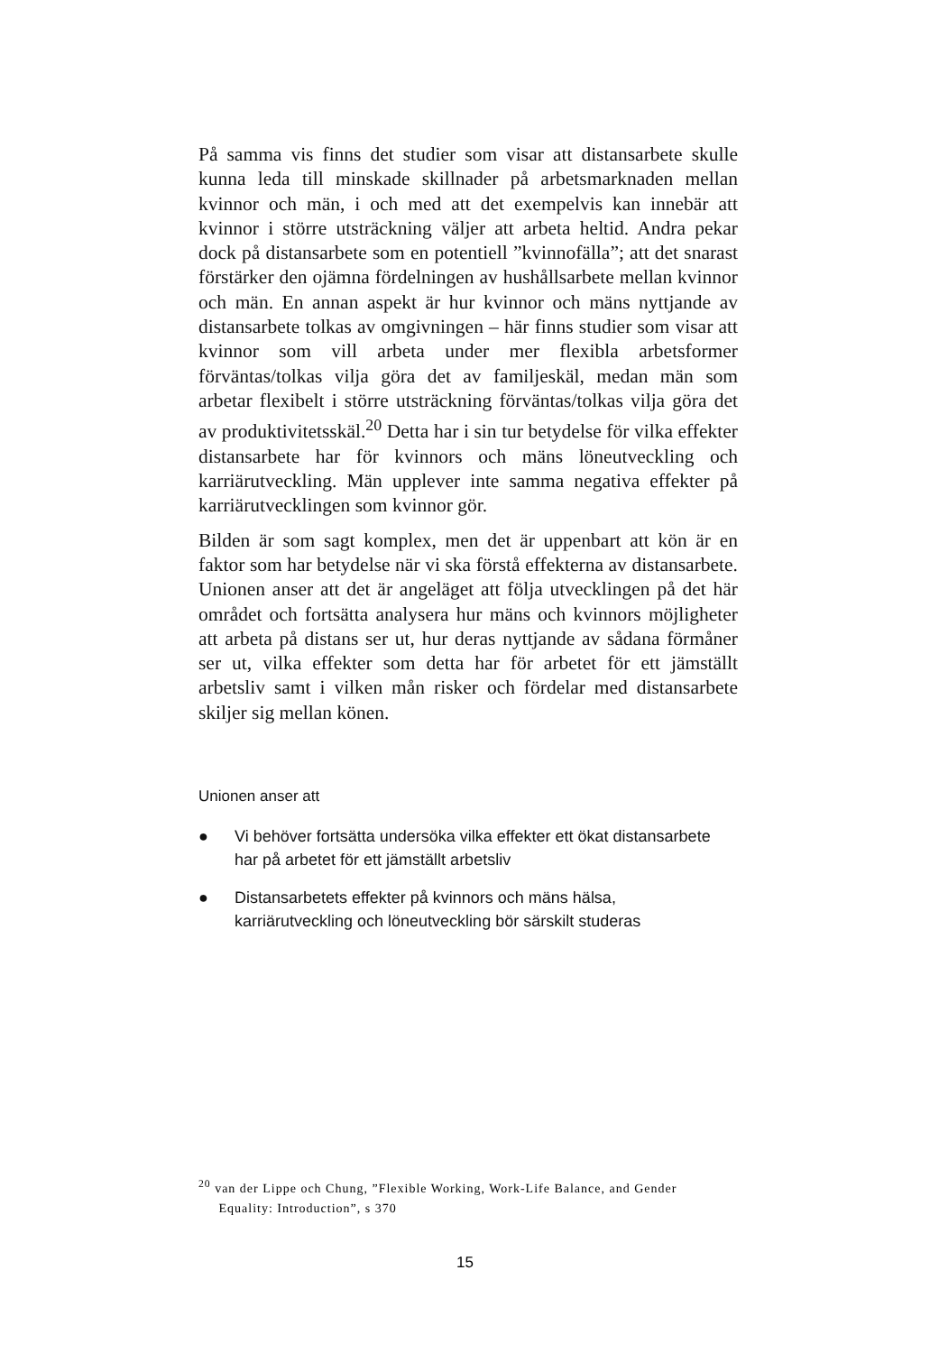På samma vis finns det studier som visar att distansarbete skulle kunna leda till minskade skillnader på arbetsmarknaden mellan kvinnor och män, i och med att det exempelvis kan innebär att kvinnor i större utsträckning väljer att arbeta heltid. Andra pekar dock på distansarbete som en potentiell ”kvinnofälla”; att det snarast förstärker den ojämna fördelningen av hushållsarbete mellan kvinnor och män. En annan aspekt är hur kvinnor och mäns nyttjande av distansarbete tolkas av omgivningen – här finns studier som visar att kvinnor som vill arbeta under mer flexibla arbetsformer förväntas/tolkas vilja göra det av familjeskäl, medan män som arbetar flexibelt i större utsträckning förväntas/tolkas vilja göra det av produktivitetsskäl.<sup>20</sup> Detta har i sin tur betydelse för vilka effekter distansarbete har för kvinnors och mäns löneutveckling och karriärutveckling. Män upplever inte samma negativa effekter på karriärutvecklingen som kvinnor gör.
Bilden är som sagt komplex, men det är uppenbart att kön är en faktor som har betydelse när vi ska förstå effekterna av distansarbete. Unionen anser att det är angeläget att följa utvecklingen på det här området och fortsätta analysera hur mäns och kvinnors möjligheter att arbeta på distans ser ut, hur deras nyttjande av sådana förmåner ser ut, vilka effekter som detta har för arbetet för ett jämställt arbetsliv samt i vilken mån risker och fördelar med distansarbete skiljer sig mellan könen.
Unionen anser att
● Vi behöver fortsätta undersöka vilka effekter ett ökat distansarbete har på arbetet för ett jämställt arbetsliv
● Distansarbetets effekter på kvinnors och mäns hälsa, karriärutveckling och löneutveckling bör särskilt studeras
<sup>20</sup> van der Lippe och Chung, ”Flexible Working, Work-Life Balance, and Gender
Equality: Introduction”, s 370
15